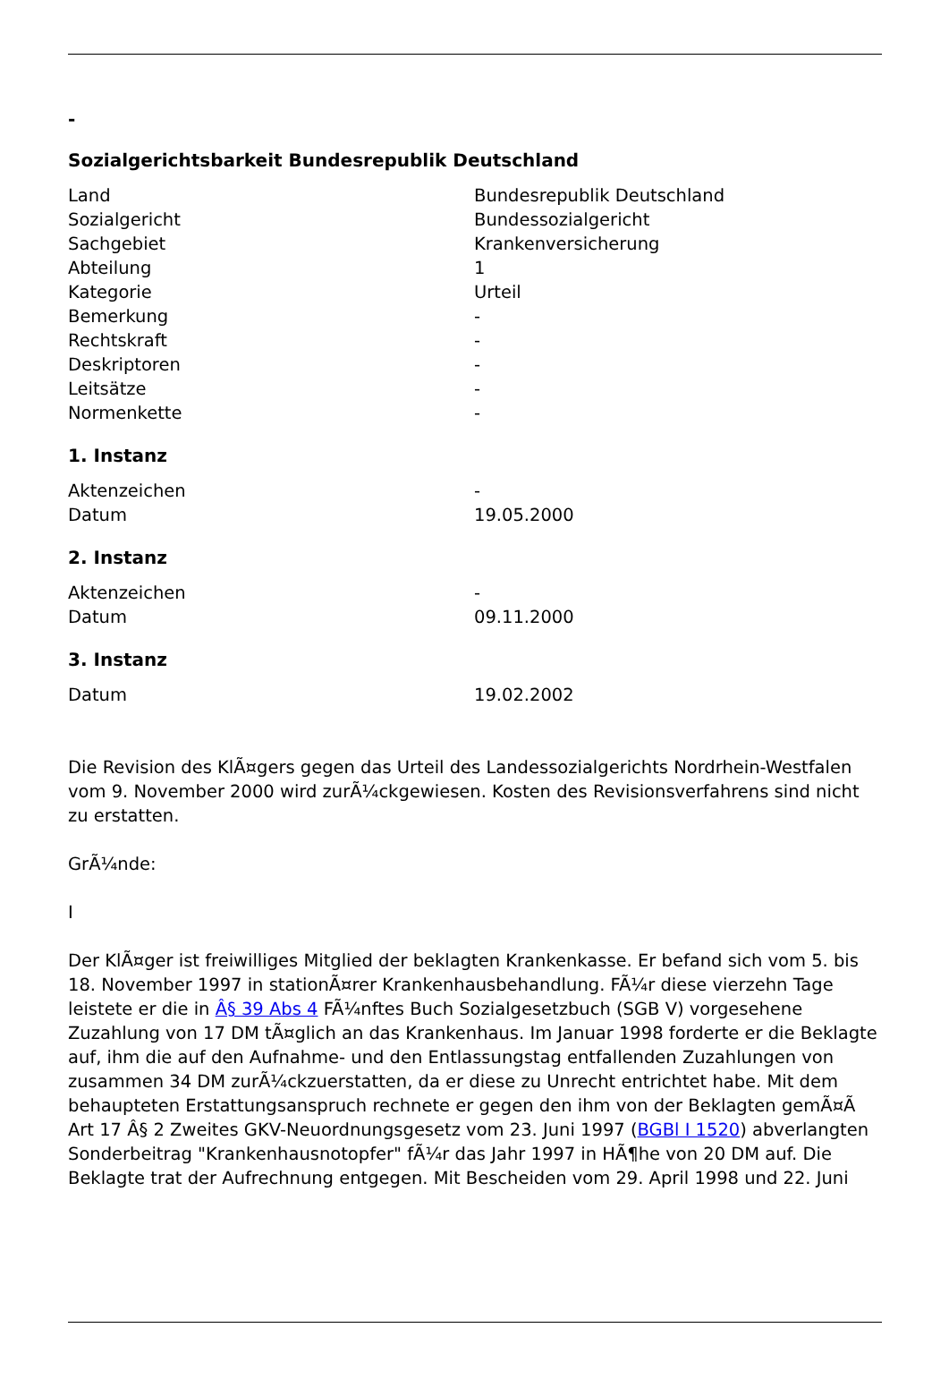-
Sozialgerichtsbarkeit Bundesrepublik Deutschland
| Land | Bundesrepublik Deutschland |
| Sozialgericht | Bundessozialgericht |
| Sachgebiet | Krankenversicherung |
| Abteilung | 1 |
| Kategorie | Urteil |
| Bemerkung | - |
| Rechtskraft | - |
| Deskriptoren | - |
| Leitsätze | - |
| Normenkette | - |
1. Instanz
| Aktenzeichen | - |
| Datum | 19.05.2000 |
2. Instanz
| Aktenzeichen | - |
| Datum | 09.11.2000 |
3. Instanz
| Datum | 19.02.2002 |
Die Revision des KlÃ¤gers gegen das Urteil des Landessozialgerichts Nordrhein-Westfalen vom 9. November 2000 wird zurÃ¼ckgewiesen. Kosten des Revisionsverfahrens sind nicht zu erstatten.
GrÃ¼nde:
I
Der KlÃ¤ger ist freiwilliges Mitglied der beklagten Krankenkasse. Er befand sich vom 5. bis 18. November 1997 in stationÃ¤rer Krankenhausbehandlung. FÃ¼r diese vierzehn Tage leistete er die in Â§ 39 Abs 4 FÃ¼nftes Buch Sozialgesetzbuch (SGB V) vorgesehene Zuzahlung von 17 DM tÃ¤glich an das Krankenhaus. Im Januar 1998 forderte er die Beklagte auf, ihm die auf den Aufnahme- und den Entlassungstag entfallenden Zuzahlungen von zusammen 34 DM zurÃ¼ckzuerstatten, da er diese zu Unrecht entrichtet habe. Mit dem behaupteten Erstattungsanspruch rechnete er gegen den ihm von der Beklagten gemÃ¤Ã Art 17 Â§ 2 Zweites GKV-Neuordnungsgesetz vom 23. Juni 1997 (BGBl I 1520) abverlangten Sonderbeitrag "Krankenhausnotopfer" fÃ¼r das Jahr 1997 in HÃ¶he von 20 DM auf. Die Beklagte trat der Aufrechnung entgegen. Mit Bescheiden vom 29. April 1998 und 22. Juni